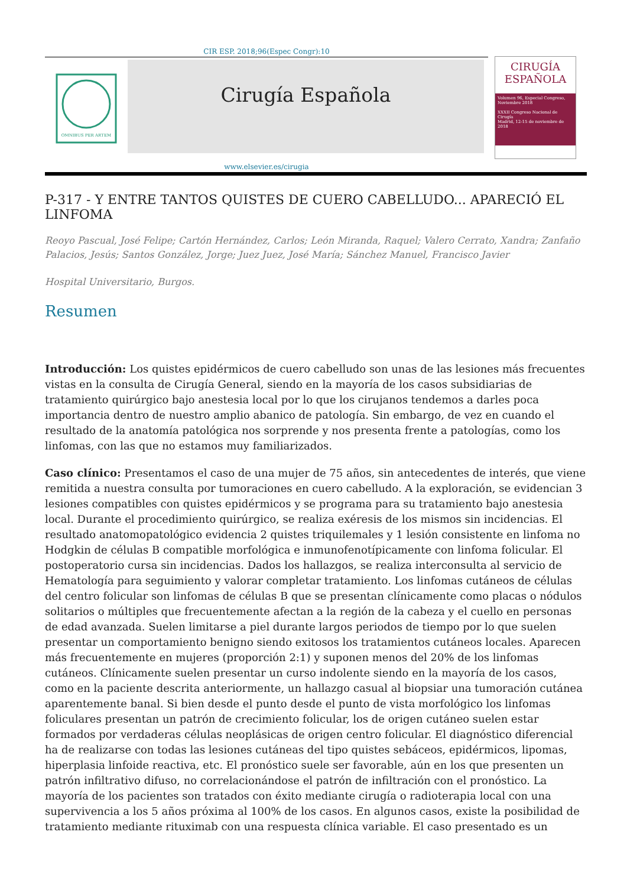CIR ESP. 2018;96(Espec Congr):10
OMNIBUS PER ARTEM
Cirugía Española
CIRUGÍA
ESPAÑOLA
Volumen 96, Especial Congreso, Noviembre 2018
XXXII Congreso Nacional de Cirugía
Madrid, 12-15 de noviembre de 2018
www.elsevier.es/cirugia
P-317 - Y ENTRE TANTOS QUISTES DE CUERO CABELLUDO... APARECIÓ EL LINFOMA
Reoyo Pascual, José Felipe; Cartón Hernández, Carlos; León Miranda, Raquel; Valero Cerrato, Xandra; Zanfaño Palacios, Jesús; Santos González, Jorge; Juez Juez, José María; Sánchez Manuel, Francisco Javier
Hospital Universitario, Burgos.
Resumen
Introducción: Los quistes epidérmicos de cuero cabelludo son unas de las lesiones más frecuentes vistas en la consulta de Cirugía General, siendo en la mayoría de los casos subsidiarias de tratamiento quirúrgico bajo anestesia local por lo que los cirujanos tendemos a darles poca importancia dentro de nuestro amplio abanico de patología. Sin embargo, de vez en cuando el resultado de la anatomía patológica nos sorprende y nos presenta frente a patologías, como los linfomas, con las que no estamos muy familiarizados.
Caso clínico: Presentamos el caso de una mujer de 75 años, sin antecedentes de interés, que viene remitida a nuestra consulta por tumoraciones en cuero cabelludo. A la exploración, se evidencian 3 lesiones compatibles con quistes epidérmicos y se programa para su tratamiento bajo anestesia local. Durante el procedimiento quirúrgico, se realiza exéresis de los mismos sin incidencias. El resultado anatomopatológico evidencia 2 quistes triquilemales y 1 lesión consistente en linfoma no Hodgkin de células B compatible morfológica e inmunofenotípicamente con linfoma folicular. El postoperatorio cursa sin incidencias. Dados los hallazgos, se realiza interconsulta al servicio de Hematología para seguimiento y valorar completar tratamiento. Los linfomas cutáneos de células del centro folicular son linfomas de células B que se presentan clínicamente como placas o nódulos solitarios o múltiples que frecuentemente afectan a la región de la cabeza y el cuello en personas de edad avanzada. Suelen limitarse a piel durante largos periodos de tiempo por lo que suelen presentar un comportamiento benigno siendo exitosos los tratamientos cutáneos locales. Aparecen más frecuentemente en mujeres (proporción 2:1) y suponen menos del 20% de los linfomas cutáneos. Clínicamente suelen presentar un curso indolente siendo en la mayoría de los casos, como en la paciente descrita anteriormente, un hallazgo casual al biopsiar una tumoración cutánea aparentemente banal. Si bien desde el punto desde el punto de vista morfológico los linfomas foliculares presentan un patrón de crecimiento folicular, los de origen cutáneo suelen estar formados por verdaderas células neoplásicas de origen centro folicular. El diagnóstico diferencial ha de realizarse con todas las lesiones cutáneas del tipo quistes sebáceos, epidérmicos, lipomas, hiperplasia linfoide reactiva, etc. El pronóstico suele ser favorable, aún en los que presenten un patrón infiltrativo difuso, no correlacionándose el patrón de infiltración con el pronóstico. La mayoría de los pacientes son tratados con éxito mediante cirugía o radioterapia local con una supervivencia a los 5 años próxima al 100% de los casos. En algunos casos, existe la posibilidad de tratamiento mediante rituximab con una respuesta clínica variable. El caso presentado es un